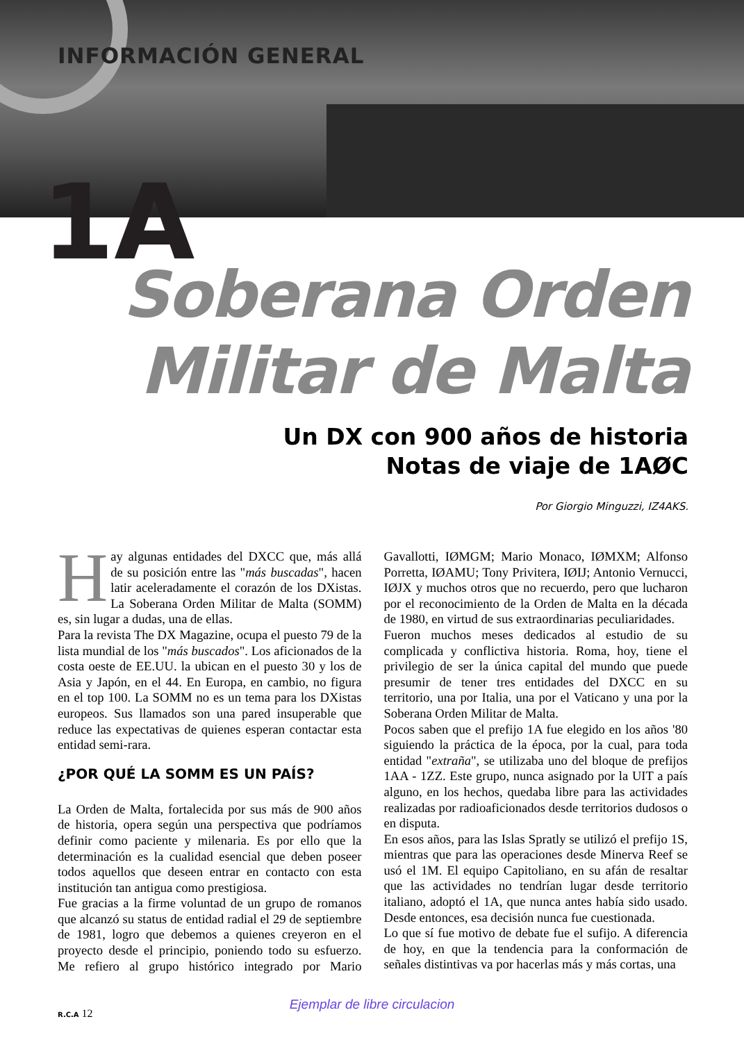INFORMACIÓN GENERAL
1A
Soberana Orden
Militar de Malta
Un DX con 900 años de historia
Notas de viaje de 1AØC
Por Giorgio Minguzzi, IZ4AKS.
Hay algunas entidades del DXCC que, más allá de su posición entre las "más buscadas", hacen latir aceleradamente el corazón de los DXistas. La Soberana Orden Militar de Malta (SOMM) es, sin lugar a dudas, una de ellas.
Para la revista The DX Magazine, ocupa el puesto 79 de la lista mundial de los "más buscados". Los aficionados de la costa oeste de EE.UU. la ubican en el puesto 30 y los de Asia y Japón, en el 44. En Europa, en cambio, no figura en el top 100. La SOMM no es un tema para los DXistas europeos. Sus llamados son una pared insuperable que reduce las expectativas de quienes esperan contactar esta entidad semi-rara.
¿POR QUÉ LA SOMM ES UN PAÍS?
La Orden de Malta, fortalecida por sus más de 900 años de historia, opera según una perspectiva que podríamos definir como paciente y milenaria. Es por ello que la determinación es la cualidad esencial que deben poseer todos aquellos que deseen entrar en contacto con esta institución tan antigua como prestigiosa.
Fue gracias a la firme voluntad de un grupo de romanos que alcanzó su status de entidad radial el 29 de septiembre de 1981, logro que debemos a quienes creyeron en el proyecto desde el principio, poniendo todo su esfuerzo. Me refiero al grupo histórico integrado por Mario Gavallotti, IØMGM; Mario Monaco, IØMXM; Alfonso Porretta, IØAMU; Tony Privitera, IØIJ; Antonio Vernucci, IØJX y muchos otros que no recuerdo, pero que lucharon por el reconocimiento de la Orden de Malta en la década de 1980, en virtud de sus extraordinarias peculiaridades.
Fueron muchos meses dedicados al estudio de su complicada y conflictiva historia. Roma, hoy, tiene el privilegio de ser la única capital del mundo que puede presumir de tener tres entidades del DXCC en su territorio, una por Italia, una por el Vaticano y una por la Soberana Orden Militar de Malta.
Pocos saben que el prefijo 1A fue elegido en los años '80 siguiendo la práctica de la época, por la cual, para toda entidad "extraña", se utilizaba uno del bloque de prefijos 1AA - 1ZZ. Este grupo, nunca asignado por la UIT a país alguno, en los hechos, quedaba libre para las actividades realizadas por radioaficionados desde territorios dudosos o en disputa.
En esos años, para las Islas Spratly se utilizó el prefijo 1S, mientras que para las operaciones desde Minerva Reef se usó el 1M. El equipo Capitoliano, en su afán de resaltar que las actividades no tendrían lugar desde territorio italiano, adoptó el 1A, que nunca antes había sido usado. Desde entonces, esa decisión nunca fue cuestionada.
Lo que sí fue motivo de debate fue el sufijo. A diferencia de hoy, en que la tendencia para la conformación de señales distintivas va por hacerlas más y más cortas, una
Ejemplar de libre circulacion
R.C.A 12